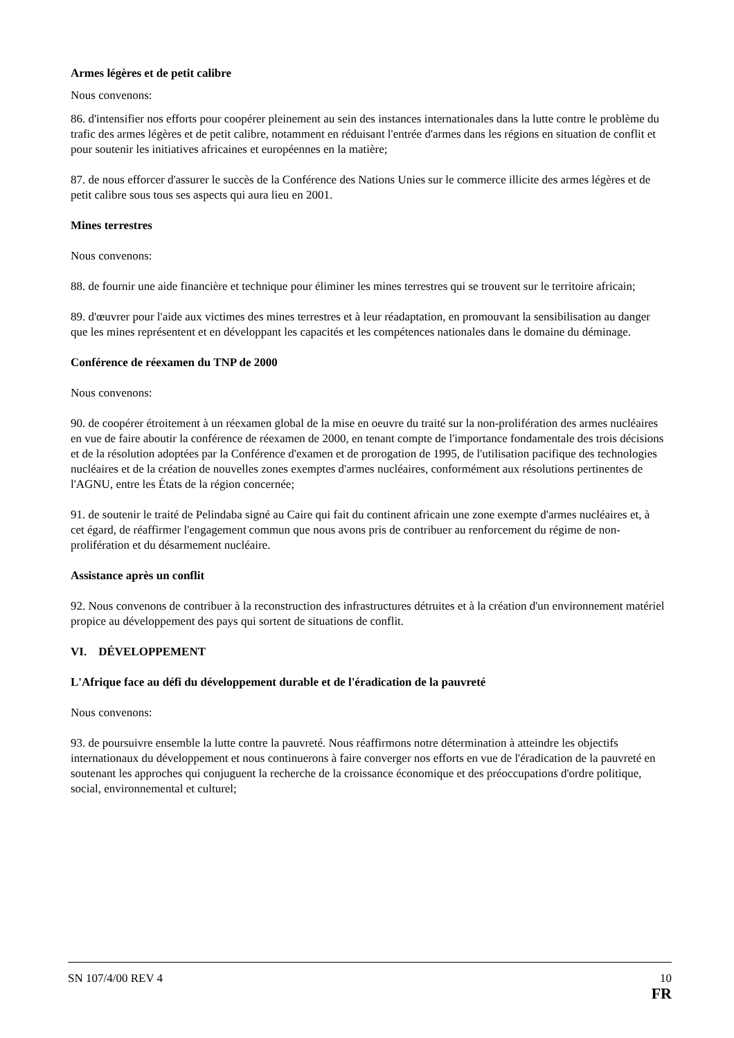Armes légères et de petit calibre
Nous convenons:
86. d'intensifier nos efforts pour coopérer pleinement au sein des instances internationales dans la lutte contre le problème du trafic des armes légères et de petit calibre, notamment en réduisant l'entrée d'armes dans les régions en situation de conflit et pour soutenir les initiatives africaines et européennes en la matière;
87. de nous efforcer d'assurer le succès de la Conférence des Nations Unies sur le commerce illicite des armes légères et de petit calibre sous tous ses aspects qui aura lieu en 2001.
Mines terrestres
Nous convenons:
88. de fournir une aide financière et technique pour éliminer les mines terrestres qui se trouvent sur le territoire africain;
89. d'œuvrer pour l'aide aux victimes des mines terrestres et à leur réadaptation, en promouvant la sensibilisation au danger que les mines représentent et en développant les capacités et les compétences nationales dans le domaine du déminage.
Conférence de réexamen du TNP de 2000
Nous convenons:
90. de coopérer étroitement à un réexamen global de la mise en oeuvre du traité sur la non-prolifération des armes nucléaires en vue de faire aboutir la conférence de réexamen de 2000, en tenant compte de l'importance fondamentale des trois décisions et de la résolution adoptées par la Conférence d'examen et de prorogation de 1995, de l'utilisation pacifique des technologies nucléaires et de la création de nouvelles zones exemptes d'armes nucléaires, conformément aux résolutions pertinentes de l'AGNU, entre les États de la région concernée;
91. de soutenir le traité de Pelindaba signé au Caire qui fait du continent africain une zone exempte d'armes nucléaires et, à cet égard, de réaffirmer l'engagement commun que nous avons pris de contribuer au renforcement du régime de non-prolifération et du désarmement nucléaire.
Assistance après un conflit
92. Nous convenons de contribuer à la reconstruction des infrastructures détruites et à la création d'un environnement matériel propice au développement des pays qui sortent de situations de conflit.
VI. DÉVELOPPEMENT
L'Afrique face au défi du développement durable et de l'éradication de la pauvreté
Nous convenons:
93. de poursuivre ensemble la lutte contre la pauvreté. Nous réaffirmons notre détermination à atteindre les objectifs internationaux du développement et nous continuerons à faire converger nos efforts en vue de l'éradication de la pauvreté en soutenant les approches qui conjuguent la recherche de la croissance économique et des préoccupations d'ordre politique, social, environnemental et culturel;
SN 107/4/00 REV 4 10
FR